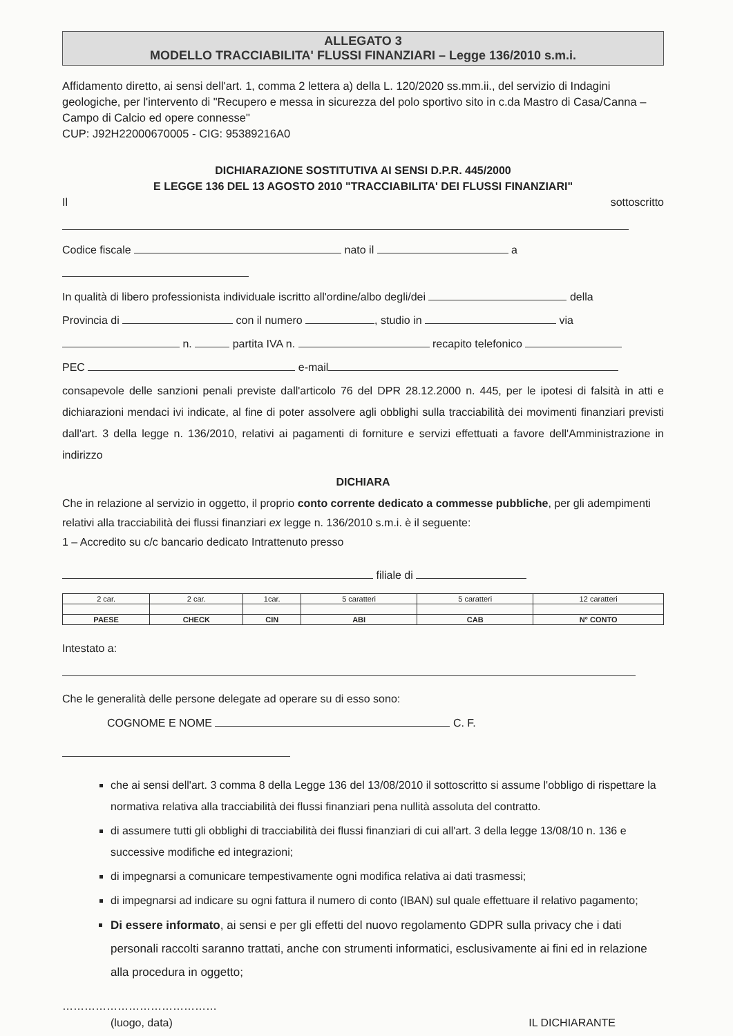ALLEGATO 3
MODELLO TRACCIABILITA' FLUSSI FINANZIARI – Legge 136/2010 s.m.i.
Affidamento diretto, ai sensi dell'art. 1, comma 2 lettera a) della L. 120/2020 ss.mm.ii., del servizio di Indagini geologiche, per l'intervento di "Recupero e messa in sicurezza del polo sportivo sito in c.da Mastro di Casa/Canna – Campo di Calcio ed opere connesse"
CUP: J92H22000670005 - CIG: 95389216A0
DICHIARAZIONE SOSTITUTIVA AI SENSI D.P.R. 445/2000
E LEGGE 136 DEL 13 AGOSTO 2010 "TRACCIABILITA' DEI FLUSSI FINANZIARI"
Il sottoscritto
Codice fiscale nato il a
In qualità di libero professionista individuale iscritto all'ordine/albo degli/dei della
Provincia di con il numero , studio in via
n. partita IVA n. recapito telefonico
PEC e-mail
consapevole delle sanzioni penali previste dall'articolo 76 del DPR 28.12.2000 n. 445, per le ipotesi di falsità in atti e dichiarazioni mendaci ivi indicate, al fine di poter assolvere agli obblighi sulla tracciabilità dei movimenti finanziari previsti dall'art. 3 della legge n. 136/2010, relativi ai pagamenti di forniture e servizi effettuati a favore dell'Amministrazione in indirizzo
DICHIARA
Che in relazione al servizio in oggetto, il proprio conto corrente dedicato a commesse pubbliche, per gli adempimenti relativi alla tracciabilità dei flussi finanziari ex legge n. 136/2010 s.m.i. è il seguente:
1 – Accredito su c/c bancario dedicato Intrattenuto presso
filiale di
| 2 car. | 2 car. | 1car. | 5 caratteri | 5 caratteri | 12 caratteri |
| PAESE | CHECK | CIN | ABI | CAB | N° CONTO |
Intestato a:
Che le generalità delle persone delegate ad operare su di esso sono:
COGNOME E NOME C. F.
che ai sensi dell'art. 3 comma 8 della Legge 136 del 13/08/2010 il sottoscritto si assume l'obbligo di rispettare la normativa relativa alla tracciabilità dei flussi finanziari pena nullità assoluta del contratto.
di assumere tutti gli obblighi di tracciabilità dei flussi finanziari di cui all'art. 3 della legge 13/08/10 n. 136 e successive modifiche ed integrazioni;
di impegnarsi a comunicare tempestivamente ogni modifica relativa ai dati trasmessi;
di impegnarsi ad indicare su ogni fattura il numero di conto (IBAN) sul quale effettuare il relativo pagamento;
Di essere informato, ai sensi e per gli effetti del nuovo regolamento GDPR sulla privacy che i dati personali raccolti saranno trattati, anche con strumenti informatici, esclusivamente ai fini ed in relazione alla procedura in oggetto;
……………………………………
(luogo, data) IL DICHIARANTE